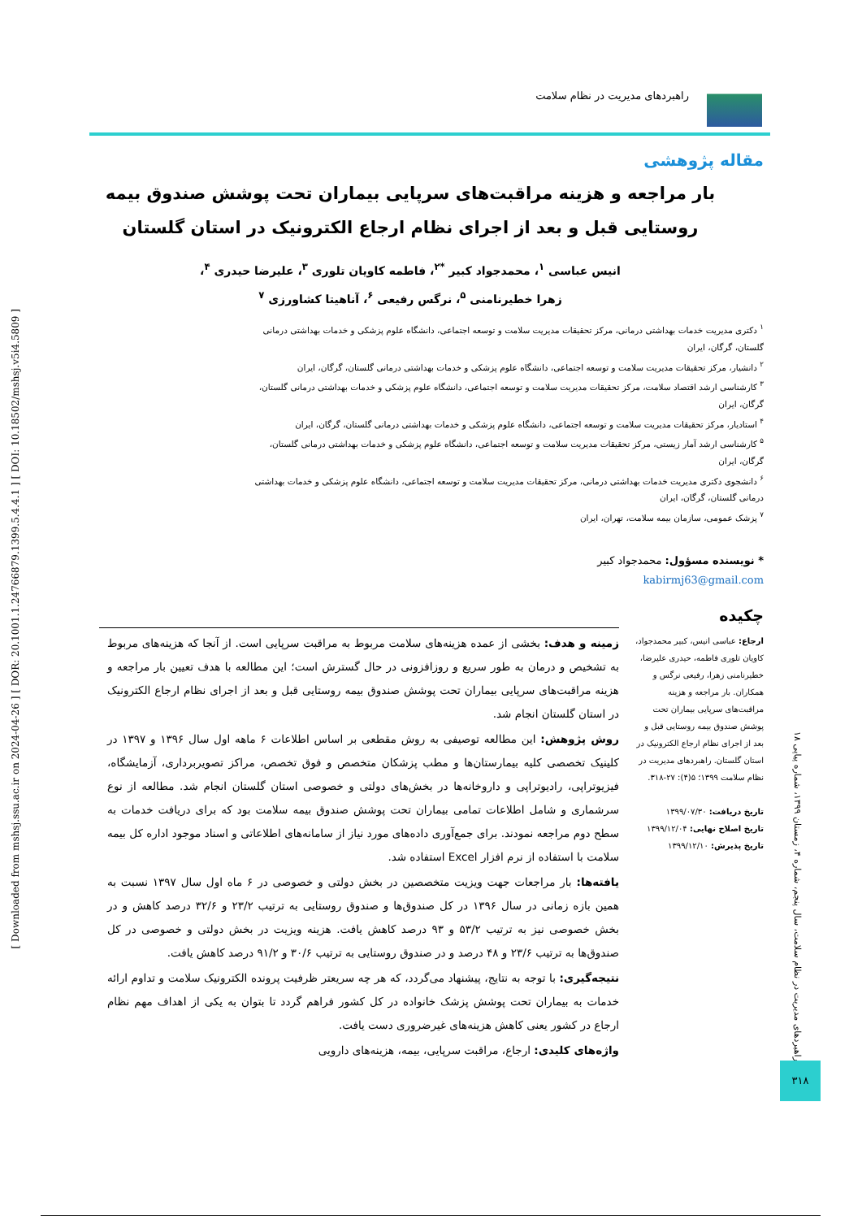راهبردهای مدیریت در نظام سلامت
[ Downloaded from mshsj.ssu.ac.ir on 2024-04-26 ] [ DOR: 20.1001.1.24766879.1399.5.4.4.1 ] [ DOI: 10.18502/mshsj.v5i4.5809 ]
مقاله پژوهشی
بار مراجعه و هزینه مراقبت‌های سرپایی بیماران تحت پوشش صندوق بیمه روستایی قبل و بعد از اجرای نظام ارجاع الکترونیک در استان گلستان
انیس عباسی <sup>۱</sup>، محمدجواد کبیر <sup>*۲</sup>، فاطمه کاویان تلوری <sup>۳</sup>، علیرضا حیدری <sup>۴</sup>،
زهرا خطیرنامنی <sup>۵</sup>، نرگس رفیعی <sup>۶</sup>، آناهیتا کشاورزی <sup>۷</sup>
<sup>۱</sup> دکتری مدیریت خدمات بهداشتی درمانی، مرکز تحقیقات مدیریت سلامت و توسعه اجتماعی، دانشگاه علوم پزشکی و خدمات بهداشتی درمانی گلستان، گرگان، ایران
<sup>۲</sup> دانشیار، مرکز تحقیقات مدیریت سلامت و توسعه اجتماعی، دانشگاه علوم پزشکی و خدمات بهداشتی درمانی گلستان، گرگان، ایران
<sup>۳</sup> کارشناسی ارشد اقتصاد سلامت، مرکز تحقیقات مدیریت سلامت و توسعه اجتماعی، دانشگاه علوم پزشکی و خدمات بهداشتی درمانی گلستان، گرگان، ایران
<sup>۴</sup> استادیار، مرکز تحقیقات مدیریت سلامت و توسعه اجتماعی، دانشگاه علوم پزشکی و خدمات بهداشتی درمانی گلستان، گرگان، ایران
<sup>۵</sup> کارشناسی ارشد آمار زیستی، مرکز تحقیقات مدیریت سلامت و توسعه اجتماعی، دانشگاه علوم پزشکی و خدمات بهداشتی درمانی گلستان، گرگان، ایران
<sup>۶</sup> دانشجوی دکتری مدیریت خدمات بهداشتی درمانی، مرکز تحقیقات مدیریت سلامت و توسعه اجتماعی، دانشگاه علوم پزشکی و خدمات بهداشتی درمانی گلستان، گرگان، ایران
<sup>۷</sup> پزشک عمومی، سازمان بیمه سلامت، تهران، ایران
* نویسنده مسؤول: محمدجواد کبیر
kabirmj63@gmail.com
چکیده
ارجاع: عباسی انیس، کبیر محمدجواد، کاویان تلوری فاطمه، حیدری علیرضا، خطیرنامنی زهرا، رفیعی نرگس و همکاران. بار مراجعه و هزینه مراقبت‌های سرپایی بیماران تحت پوشش صندوق بیمه روستایی قبل و بعد از اجرای نظام ارجاع الکترونیک در استان گلستان. راهبردهای مدیریت در نظام سلامت ۱۳۹۹؛ ۵(۴): ۲۷-۳۱۸.
تاریخ دریافت: ۱۳۹۹/۰۷/۳۰
تاریخ اصلاح نهایی: ۱۳۹۹/۱۲/۰۴
تاریخ پذیرش: ۱۳۹۹/۱۲/۱۰
زمینه و هدف: بخشی از عمده هزینه‌های سلامت مربوط به مراقبت سرپایی است. از آنجا که هزینه‌های مربوط به تشخیص و درمان به طور سریع و روزافزونی در حال گسترش است؛ این مطالعه با هدف تعیین بار مراجعه و هزینه مراقبت‌های سرپایی بیماران تحت پوشش صندوق بیمه روستایی قبل و بعد از اجرای نظام ارجاع الکترونیک در استان گلستان انجام شد.
روش پژوهش: این مطالعه توصیفی به روش مقطعی بر اساس اطلاعات ۶ ماهه اول سال ۱۳۹۶ و ۱۳۹۷ در کلینیک تخصصی کلیه بیمارستان‌ها و مطب پزشکان متخصص و فوق تخصص، مراکز تصویربرداری، آزمایشگاه، فیزیوتراپی، رادیوتراپی و داروخانه‌ها در بخش‌های دولتی و خصوصی استان گلستان انجام شد. مطالعه از نوع سرشماری و شامل اطلاعات تمامی بیماران تحت پوشش صندوق بیمه سلامت بود که برای دریافت خدمات به سطح دوم مراجعه نمودند. برای جمع‌آوری داده‌های مورد نیاز از سامانه‌های اطلاعاتی و اسناد موجود اداره کل بیمه سلامت با استفاده از نرم افزار Excel استفاده شد.
یافته‌ها: بار مراجعات جهت ویزیت متخصصین در بخش دولتی و خصوصی در ۶ ماه اول سال ۱۳۹۷ نسبت به همین بازه زمانی در سال ۱۳۹۶ در کل صندوق‌ها و صندوق روستایی به ترتیب ۲۳/۲ و ۳۲/۶ درصد کاهش و در بخش خصوصی نیز به ترتیب ۵۳/۲ و ۹۳ درصد کاهش یافت. هزینه ویزیت در بخش دولتی و خصوصی در کل صندوق‌ها به ترتیب ۲۳/۶ و ۴۸ درصد و در صندوق روستایی به ترتیب ۳۰/۶ و ۹۱/۲ درصد کاهش یافت.
نتیجه‌گیری: با توجه به نتایج، پیشنهاد می‌گردد، که هر چه سریعتر ظرفیت پرونده الکترونیک سلامت و تداوم ارائه خدمات به بیماران تحت پوشش پزشک خانواده در کل کشور فراهم گردد تا بتوان به یکی از اهداف مهم نظام ارجاع در کشور یعنی کاهش هزینه‌های غیرضروری دست یافت.
واژه‌های کلیدی: ارجاع، مراقبت سرپایی، بیمه، هزینه‌های دارویی
راهبردهای مدیریت در نظام سلامت، سال پنجم، شماره ۴، زمستان ۱۳۹۹، شماره پیاپی ۱۸
۳۱۸